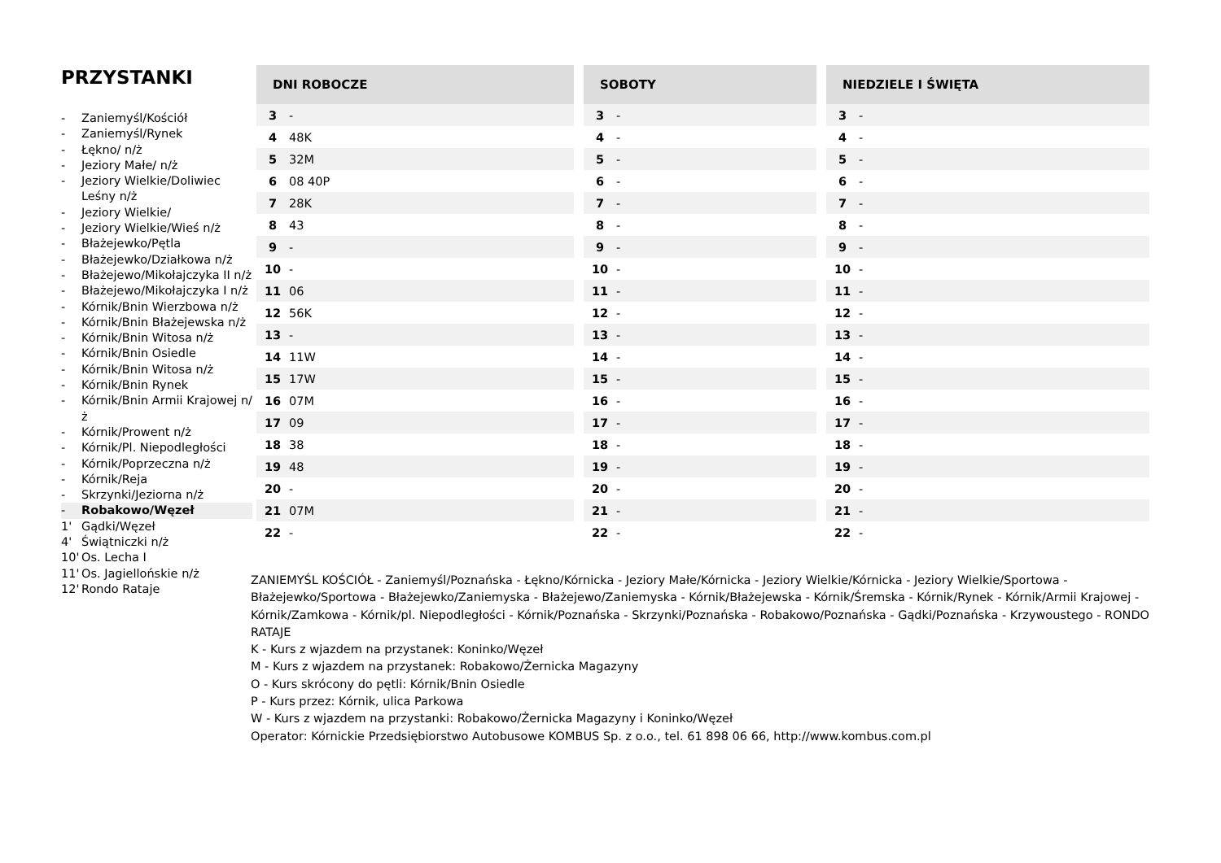PRZYSTANKI
- Zaniemyśl/Kościół
- Zaniemyśl/Rynek
- Łękno/ n/ż
- Jeziory Małe/ n/ż
- Jeziory Wielkie/Doliwiec Leśny n/ż
- Jeziory Wielkie/
- Jeziory Wielkie/Wieś n/ż
- Błażejewko/Pętla
- Błażejewko/Działkowa n/ż
- Błażejewo/Mikołajczyka II n/ż
- Błażejewo/Mikołajczyka I n/ż
- Kórnik/Bnin Wierzbowa n/ż
- Kórnik/Bnin Błażejewska n/ż
- Kórnik/Bnin Witosa n/ż
- Kórnik/Bnin Osiedle
- Kórnik/Bnin Witosa n/ż
- Kórnik/Bnin Rynek
- Kórnik/Bnin Armii Krajowej n/ż
- Kórnik/Prowent n/ż
- Kórnik/Pl. Niepodległości
- Kórnik/Poprzeczna n/ż
- Kórnik/Reja
- Skrzynki/Jeziorna n/ż
- Robakowo/Węzeł
1' Gądki/Węzeł
4' Świątniczki n/ż
10' Os. Lecha I
11' Os. Jagiellońskie n/ż
12' Rondo Rataje
| DNI ROBOCZE | |
| --- | --- |
| 3 | - |
| 4 | 48K |
| 5 | 32M |
| 6 | 08 40P |
| 7 | 28K |
| 8 | 43 |
| 9 | - |
| 10 | - |
| 11 | 06 |
| 12 | 56K |
| 13 | - |
| 14 | 11W |
| 15 | 17W |
| 16 | 07M |
| 17 | 09 |
| 18 | 38 |
| 19 | 48 |
| 20 | - |
| 21 | 07M |
| 22 | - |
| SOBOTY | |
| --- | --- |
| 3 | - |
| 4 | - |
| 5 | - |
| 6 | - |
| 7 | - |
| 8 | - |
| 9 | - |
| 10 | - |
| 11 | - |
| 12 | - |
| 13 | - |
| 14 | - |
| 15 | - |
| 16 | - |
| 17 | - |
| 18 | - |
| 19 | - |
| 20 | - |
| 21 | - |
| 22 | - |
| NIEDZIELE I ŚWIĘTA | |
| --- | --- |
| 3 | - |
| 4 | - |
| 5 | - |
| 6 | - |
| 7 | - |
| 8 | - |
| 9 | - |
| 10 | - |
| 11 | - |
| 12 | - |
| 13 | - |
| 14 | - |
| 15 | - |
| 16 | - |
| 17 | - |
| 18 | - |
| 19 | - |
| 20 | - |
| 21 | - |
| 22 | - |
ZANIEMYŚL KOŚCIÓŁ - Zaniemyśl/Poznańska - Łękno/Kórnicka - Jeziory Małe/Kórnicka - Jeziory Wielkie/Kórnicka - Jeziory Wielkie/Sportowa - Błażejewko/Sportowa - Błażejewko/Zaniemyska - Błażejewo/Zaniemyska - Kórnik/Błażejewska - Kórnik/Śremska - Kórnik/Rynek - Kórnik/Armii Krajowej - Kórnik/Zamkowa - Kórnik/pl. Niepodległości - Kórnik/Poznańska - Skrzynki/Poznańska - Robakowo/Poznańska - Gądki/Poznańska - Krzywoustego - RONDO RATAJE
K - Kurs z wjazdem na przystanek: Koninko/Węzeł
M - Kurs z wjazdem na przystanek: Robakowo/Żernicka Magazyny
O - Kurs skrócony do pętli: Kórnik/Bnin Osiedle
P - Kurs przez: Kórnik, ulica Parkowa
W - Kurs z wjazdem na przystanki: Robakowo/Żernicka Magazyny i Koninko/Węzeł
Operator: Kórnickie Przedsiębiorstwo Autobusowe KOMBUS Sp. z o.o., tel. 61 898 06 66, http://www.kombus.com.pl